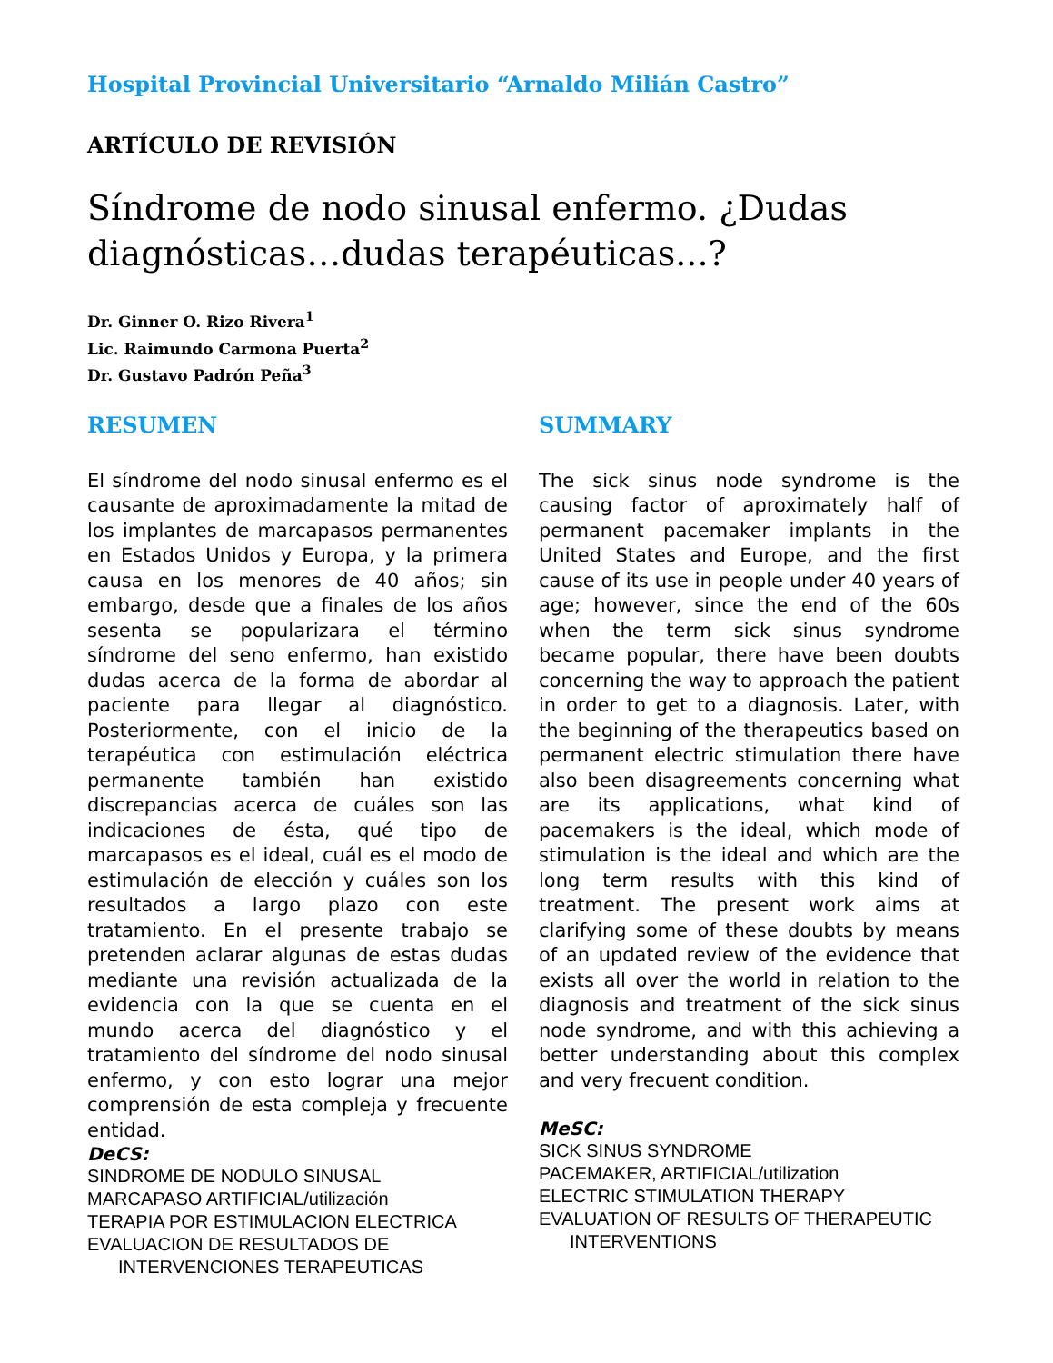Hospital Provincial Universitario “Arnaldo Milián Castro”
ARTÍCULO DE REVISIÓN
Síndrome de nodo sinusal enfermo. ¿Dudas diagnósticas…dudas terapéuticas...?
Dr. Ginner O. Rizo Rivera<sup>1</sup>
Lic. Raimundo Carmona Puerta<sup>2</sup>
Dr. Gustavo Padrón Peña<sup>3</sup>
RESUMEN
El síndrome del nodo sinusal enfermo es el causante de aproximadamente la mitad de los implantes de marcapasos permanentes en Estados Unidos y Europa, y la primera causa en los menores de 40 años; sin embargo, desde que a finales de los años sesenta se popularizara el término síndrome del seno enfermo, han existido dudas acerca de la forma de abordar al paciente para llegar al diagnóstico. Posteriormente, con el inicio de la terapéutica con estimulación eléctrica permanente también han existido discrepancias acerca de cuáles son las indicaciones de ésta, qué tipo de marcapasos es el ideal, cuál es el modo de estimulación de elección y cuáles son los resultados a largo plazo con este tratamiento. En el presente trabajo se pretenden aclarar algunas de estas dudas mediante una revisión actualizada de la evidencia con la que se cuenta en el mundo acerca del diagnóstico y el tratamiento del síndrome del nodo sinusal enfermo, y con esto lograr una mejor comprensión de esta compleja y frecuente entidad.
DeCS:
SINDROME DE NODULO SINUSAL
MARCAPASO ARTIFICIAL/utilización
TERAPIA POR ESTIMULACION ELECTRICA
EVALUACION DE RESULTADOS DE
INTERVENCIONES TERAPEUTICAS
SUMMARY
The sick sinus node syndrome is the causing factor of aproximately half of permanent pacemaker implants in the United States and Europe, and the first cause of its use in people under 40 years of age; however, since the end of the 60s when the term sick sinus syndrome became popular, there have been doubts concerning the way to approach the patient in order to get to a diagnosis. Later, with the beginning of the therapeutics based on permanent electric stimulation there have also been disagreements concerning what are its applications, what kind of pacemakers is the ideal, which mode of stimulation is the ideal and which are the long term results with this kind of treatment. The present work aims at clarifying some of these doubts by means of an updated review of the evidence that exists all over the world in relation to the diagnosis and treatment of the sick sinus node syndrome, and with this achieving a better understanding about this complex and very frecuent condition.
MeSC:
SICK SINUS SYNDROME
PACEMAKER, ARTIFICIAL/utilization
ELECTRIC STIMULATION THERAPY
EVALUATION OF RESULTS OF THERAPEUTIC
INTERVENTIONS